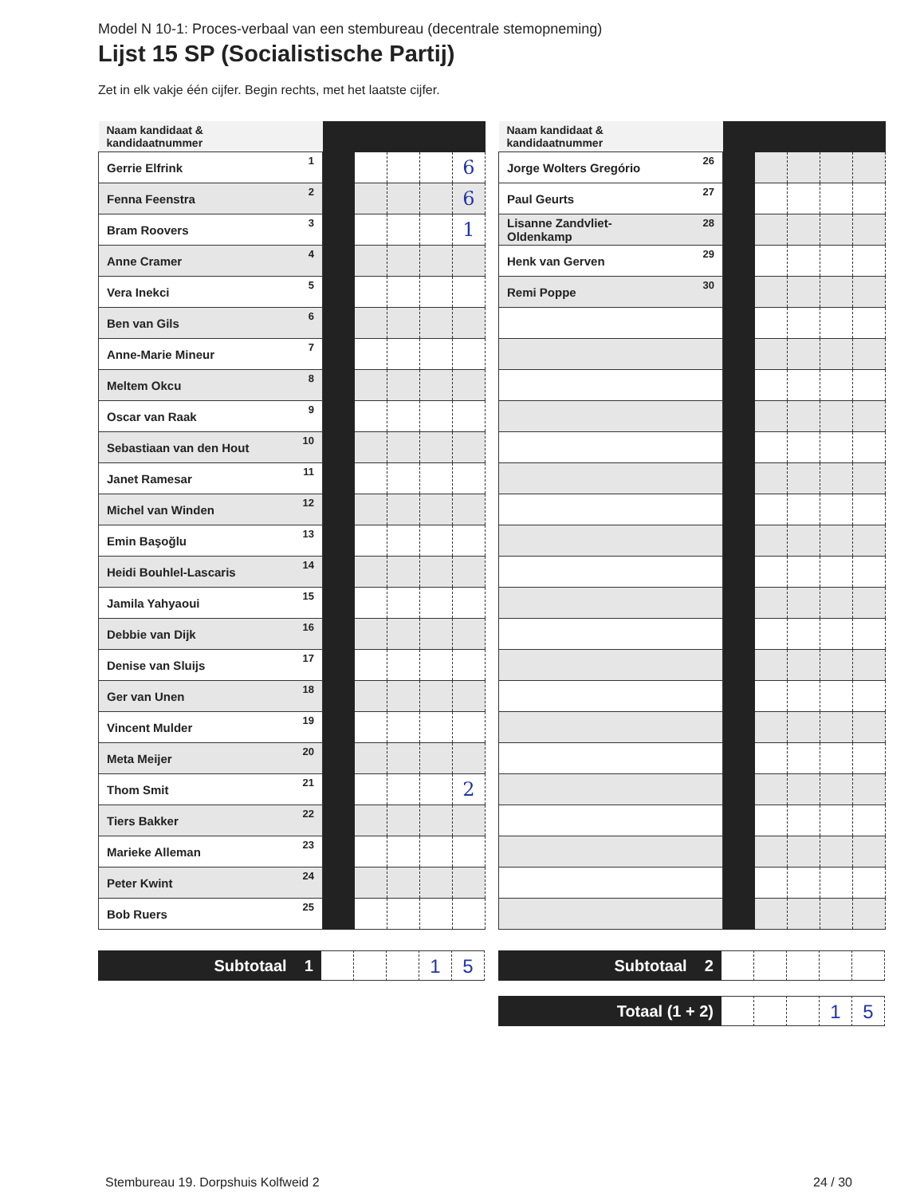Model N 10-1: Proces-verbaal van een stembureau (decentrale stemopneming)
Lijst 15 SP (Socialistische Partij)
Zet in elk vakje één cijfer. Begin rechts, met het laatste cijfer.
| Naam kandidaat & kandidaatnummer | | | | | |
| --- | --- | --- | --- | --- | --- |
| Gerrie Elfrink 1 | | | | | 6 |
| Fenna Feenstra 2 | | | | | 6 |
| Bram Roovers 3 | | | | | 1 |
| Anne Cramer 4 | | | | | |
| Vera Inekci 5 | | | | | |
| Ben van Gils 6 | | | | | |
| Anne-Marie Mineur 7 | | | | | |
| Meltem Okcu 8 | | | | | |
| Oscar van Raak 9 | | | | | |
| Sebastiaan van den Hout 10 | | | | | |
| Janet Ramesar 11 | | | | | |
| Michel van Winden 12 | | | | | |
| Emin Başoğlu 13 | | | | | |
| Heidi Bouhlel-Lascaris 14 | | | | | |
| Jamila Yahyaoui 15 | | | | | |
| Debbie van Dijk 16 | | | | | |
| Denise van Sluijs 17 | | | | | |
| Ger van Unen 18 | | | | | |
| Vincent Mulder 19 | | | | | |
| Meta Meijer 20 | | | | | |
| Thom Smit 21 | | | | | 2 |
| Tiers Bakker 22 | | | | | |
| Marieke Alleman 23 | | | | | |
| Peter Kwint 24 | | | | | |
| Bob Ruers 25 | | | | | |
| Naam kandidaat & kandidaatnummer | | | | | |
| --- | --- | --- | --- | --- | --- |
| Jorge Wolters Gregório 26 | | | | | |
| Paul Geurts 27 | | | | | |
| Lisanne Zandvliet- Oldenkamp 28 | | | | | |
| Henk van Gerven 29 | | | | | |
| Remi Poppe 30 | | | | | |
Subtotaal 1
1 5
Subtotaal 2
Totaal (1 + 2)
1 5
Stembureau 19. Dorpshuis Kolfweid 2
24 / 30